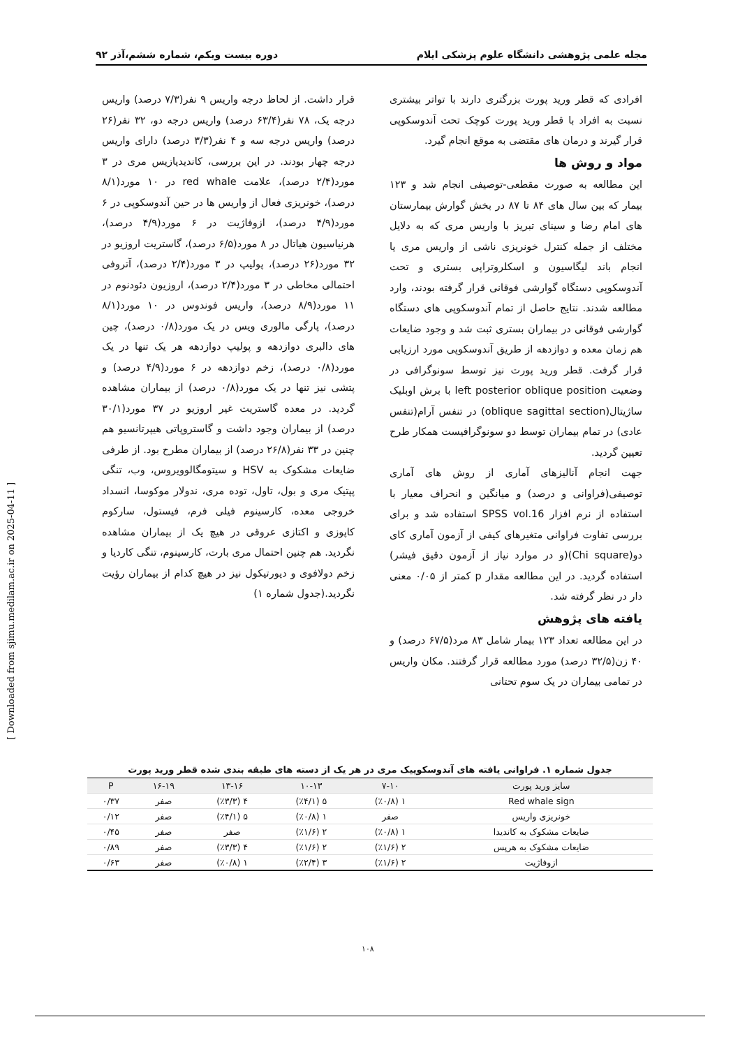مجله علمی پژوهشی دانشگاه علوم پزشکی ایلام دوره بیست ویکم، شماره ششم،آذر ۹۲
افرادی که قطر ورید پورت بزرگتری دارند با تواتر بیشتری نسبت به افراد با قطر ورید پورت کوچک تحت آندوسکوپی قرار گیرند و درمان های مقتضی به موقع انجام گیرد.
مواد و روش ها
این مطالعه به صورت مقطعی-توصیفی انجام شد و ۱۲۳ بیمار که بین سال های ۸۴ تا ۸۷ در بخش گوارش بیمارستان های امام رضا و سینای تبریز با واریس مری که به دلایل مختلف از جمله کنترل خونریزی ناشی از واریس مری یا انجام باند لیگاسیون و اسکلروتراپی بستری و تحت آندوسکوپی دستگاه گوارشی فوقانی قرار گرفته بودند، وارد مطالعه شدند. نتایج حاصل از تمام آندوسکوپی های دستگاه گوارشی فوقانی در بیماران بستری ثبت شد و وجود ضایعات هم زمان معده و دوازدهه از طریق آندوسکوپی مورد ارزیابی قرار گرفت. قطر ورید پورت نیز توسط سونوگرافی در وضعیت left posterior oblique position با برش اوبلیک ساژیتال(oblique sagittal section) در تنفس آرام(تنفس عادی) در تمام بیماران توسط دو سونوگرافیست همکار طرح تعیین گردید.
جهت انجام آنالیزهای آماری از روش های آماری توصیفی(فراوانی و درصد) و میانگین و انحراف معیار با استفاده از نرم افزار SPSS vol.16 استفاده شد و برای بررسی تفاوت فراوانی متغیرهای کیفی از آزمون آماری کای دو(Chi square)(و در موارد نیاز از آزمون دقیق فیشر) استفاده گردید. در این مطالعه مقدار p کمتر از ۰/۰۵ معنی دار در نظر گرفته شد.
یافته های پژوهش
در این مطالعه تعداد ۱۲۳ بیمار شامل ۸۳ مرد(۶۷/۵ درصد) و ۴۰ زن(۳۲/۵ درصد) مورد مطالعه قرار گرفتند. مکان واریس در تمامی بیماران در یک سوم تحتانی
قرار داشت. از لحاظ درجه واریس ۹ نفر(۷/۳ درصد) واریس درجه یک، ۷۸ نفر(۶۳/۴ درصد) واریس درجه دو، ۳۲ نفر(۲۶ درصد) واریس درجه سه و ۴ نفر(۳/۳ درصد) دارای واریس درجه چهار بودند. در این بررسی، کاندیدیازیس مری در ۳ مورد(۲/۴ درصد)، علامت red whale در ۱۰ مورد(۸/۱ درصد)، خونریزی فعال از واریس ها در حین آندوسکوپی در ۶ مورد(۴/۹ درصد)، ازوفاژیت در ۶ مورد(۴/۹ درصد)، هرنیاسیون هیاتال در ۸ مورد(۶/۵ درصد)، گاستریت اروزیو در ۳۲ مورد(۲۶ درصد)، پولیپ در ۳ مورد(۲/۴ درصد)، آتروفی احتمالی مخاطی در ۳ مورد(۲/۴ درصد)، اروزیون دئودنوم در ۱۱ مورد(۸/۹ درصد)، واریس فوندوس در ۱۰ مورد(۸/۱ درصد)، پارگی مالوری ویس در یک مورد(۰/۸ درصد)، چین های دالبری دوازدهه و پولیپ دوازدهه هر یک تنها در یک مورد(۰/۸ درصد)، زخم دوازدهه در ۶ مورد(۴/۹ درصد) و پتشی نیز تنها در یک مورد(۰/۸ درصد) از بیماران مشاهده گردید. در معده گاستریت غیر اروزیو در ۳۷ مورد(۳۰/۱ درصد) از بیماران وجود داشت و گاستروپاتی هیپرتانسیو هم چنین در ۳۳ نفر(۲۶/۸ درصد) از بیماران مطرح بود. از طرفی ضایعات مشکوک به HSV و سیتومگالوویروس، وب، تنگی پپتیک مری و بول، تاول، توده مری، ندولار موکوسا، انسداد خروجی معده، کارسینوم فیلی فرم، فیستول، سارکوم کاپوزی و اکتازی عروقی در هیچ یک از بیماران مشاهده نگردید. هم چنین احتمال مری بارت، کارسینوم، تنگی کاردیا و زخم دولافوی و دیورتیکول نیز در هیچ کدام از بیماران رؤیت نگردید.(جدول شماره ۱)
جدول شماره ۱. فراوانی یافته های آندوسکوپیک مری در هر یک از دسته های طبقه بندی شده قطر ورید پورت
| سایز ورید پورت | ۷-۱۰ | ۱۰-۱۳ | ۱۳-۱۶ | ۱۶-۱۹ | P |
| --- | --- | --- | --- | --- | --- |
| Red whale sign | ۱ (٪۰/۸) | ۵ (٪۴/۱) | ۴ (٪۳/۳) | صفر | ۰/۳۷ |
| خونریزی واریس | صفر | ۱ (٪۰/۸) | ۵ (٪۴/۱) | صفر | ۰/۱۲ |
| ضایعات مشکوک به کاندیدا | ۱ (٪۰/۸) | ۲ (٪۱/۶) | صفر | صفر | ۰/۴۵ |
| ضایعات مشکوک به هرپس | ۲ (٪۱/۶) | ۲ (٪۱/۶) | ۴ (٪۳/۳) | صفر | ۰/۸۹ |
| ازوفاژیت | ۲ (٪۱/۶) | ۳ (٪۲/۴) | ۱ (٪۰/۸) | صفر | ۰/۶۳ |
[ Downloaded from sjimu.medilam.ac.ir on 2025-04-11 ]
۱۰۸